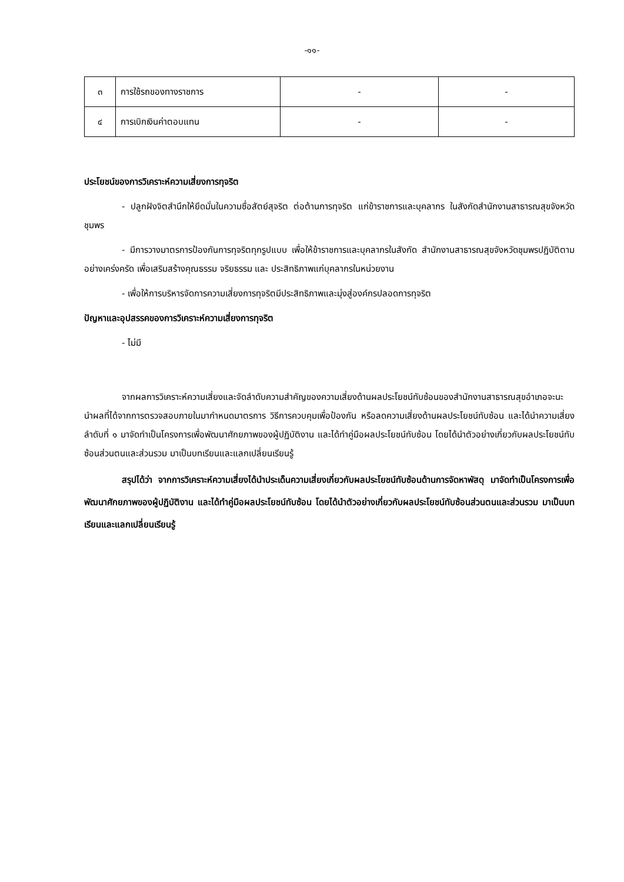-๑๑-
| ๓ | การใช้รถของทางราชการ | - | - |
| ๔ | การเบิกเงินค่าตอบแทน | - | - |
ประโยชน์ของการวิเคราะห์ความเสี่ยงการทุจริต
- ปลูกฝังจิตสำนึกให้ยึดมั่นในความซื่อสัตย์สุจริต ต่อต้านการทุจริต แก่ข้าราชการและบุคลากร ในสังกัดสำนักงานสาธารณสุขจังหวัดชุมพร
- มีการวางมาตรการป้องกันการทุจริตทุกรูปแบบ เพื่อให้ข้าราชการและบุคลากรในสังกัด สำนักงานสาธารณสุขจังหวัดชุมพรปฏิบัติตามอย่างเคร่งครัด เพื่อเสริมสร้างคุณธรรม จริยธรรม และ ประสิทธิภาพแก่บุคลากรในหน่วยงาน
- เพื่อให้การบริหารจัดการความเสี่ยงการทุจริตมีประสิทธิภาพและมุ่งสู่องค์กรปลอดการทุจริต
ปัญหาและอุปสรรคของการวิเคราะห์ความเสี่ยงการทุจริต
- ไม่มี
จากผลการวิเคราะห์ความเสี่ยงและจัดลำดับความสำคัญของความเสี่ยงด้านผลประโยชน์ทับซ้อนของสำนักงานสาธารณสุขอำเภอจะนะ นำผลที่ได้จากการตรวจสอบภายในมากำหนดมาตรการ วิธีการควบคุมเพื่อป้องกัน หรือลดความเสี่ยงด้านผลประโยชน์ทับซ้อน และได้นำความเสี่ยงลำดับที่ ๑ มาจัดทำเป็นโครงการเพื่อพัฒนาศักยภาพของผู้ปฏิบัติงาน และได้ทำคู่มือผลประโยชน์ทับซ้อน โดยได้นำตัวอย่างเกี่ยวกับผลประโยชน์ทับซ้อนส่วนตนและส่วนรวม มาเป็นบทเรียนและแลกเปลี่ยนเรียนรู้
สรุปได้ว่า จากการวิเคราะห์ความเสี่ยงได้นำประเด็นความเสี่ยงเกี่ยวกับผลประโยชน์ทับซ้อนด้านการจัดหาพัสดุ มาจัดทำเป็นโครงการเพื่อพัฒนาศักยภาพของผู้ปฏิบัติงาน และได้ทำคู่มือผลประโยชน์ทับซ้อน โดยได้นำตัวอย่างเกี่ยวกับผลประโยชน์ทับซ้อนส่วนตนและส่วนรวม มาเป็นบทเรียนและแลกเปลี่ยนเรียนรู้